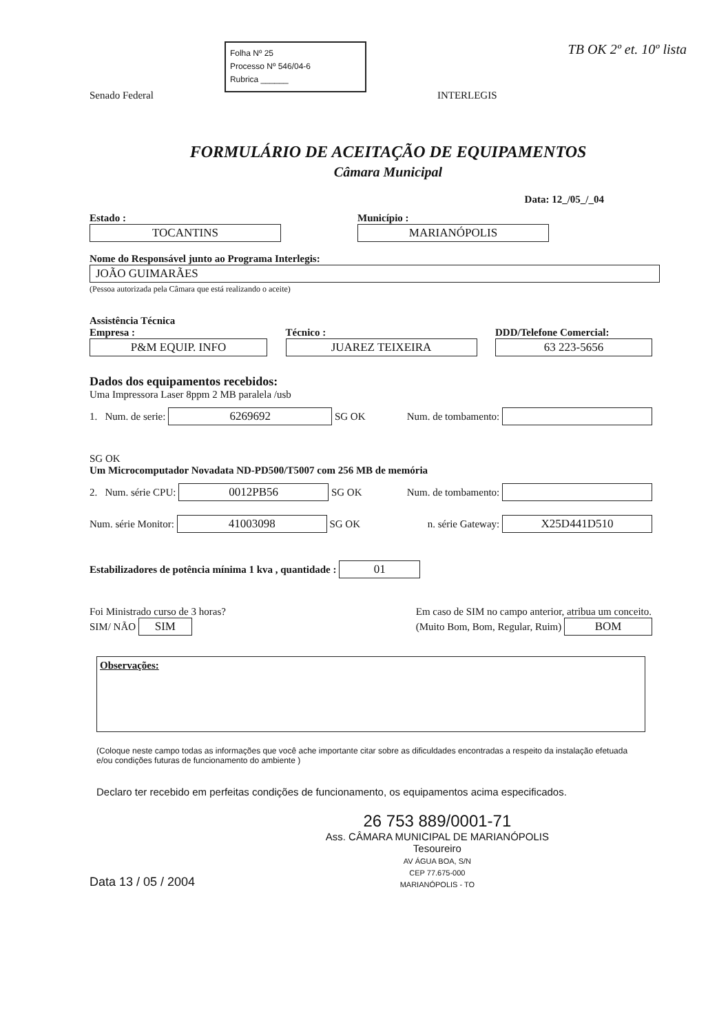Senado Federal
Folha Nº 25
Processo Nº 546/04-6
Rubrica ______
INTERLEGIS
TB OK 2º et. 10º lista
FORMULÁRIO DE ACEITAÇÃO DE EQUIPAMENTOS
Câmara Municipal
Data: 12_/05_/_04
Estado :
TOCANTINS
Município :
MARIANÓPOLIS
Nome do Responsável junto ao Programa Interlegis:
JOÃO GUIMARÃES
(Pessoa autorizada pela Câmara que está realizando o aceite)
Assistência Técnica
Empresa :
P&M EQUIP. INFO
Técnico :
JUAREZ TEIXEIRA
DDD/Telefone Comercial:
63 223-5656
Dados dos equipamentos recebidos:
Uma Impressora Laser 8ppm 2 MB paralela /usb
1. Num. de serie: 6269692 SG OK
Num. de tombamento:
SG OK
Um Microcomputador Novadata ND-PD500/T5007 com 256 MB de memória
2. Num. série CPU: 0012PB56 SG OK
Num. de tombamento:
Num. série Monitor: 41003098 SG OK
n. série Gateway: X25D441D510
Estabilizadores de potência mínima 1 kva , quantidade : 01
Foi Ministrado curso de 3 horas?
SIM/ NÃO SIM
Em caso de SIM no campo anterior, atribua um conceito.
(Muito Bom, Bom, Regular, Ruim) BOM
Observações:
(Coloque neste campo todas as informações que você ache importante citar sobre as dificuldades encontradas a respeito da instalação efetuada e/ou condições futuras de funcionamento do ambiente )
Declaro ter recebido em perfeitas condições de funcionamento, os equipamentos acima especificados.
Data 13 / 05 / 2004
26 753 889/0001-71
Ass. CÂMARA MUNICIPAL DE MARIANÓPOLIS
Tesoureiro
AV ÁGUA BOA, S/N
CEP 77.675-000
MARIANÓPOLIS - TO